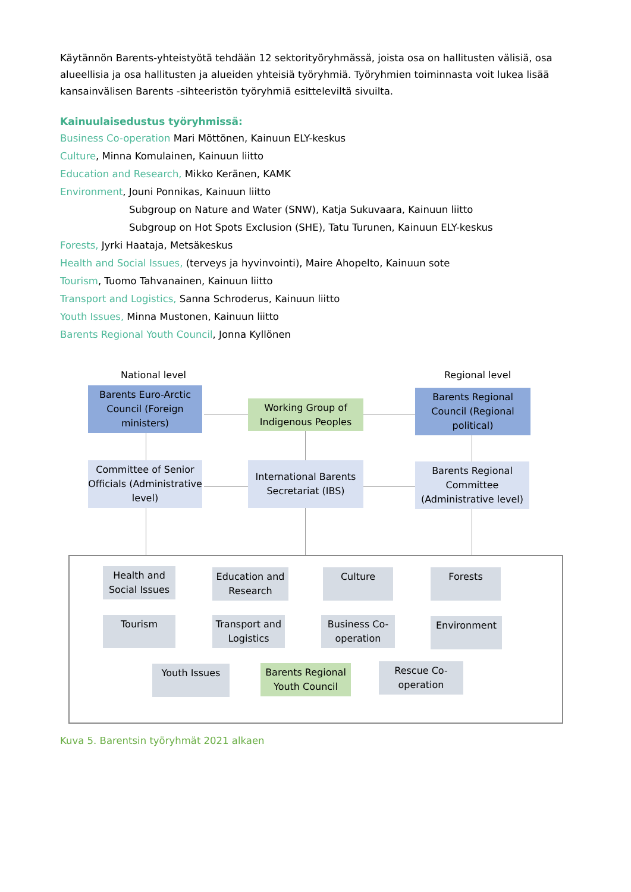Käytännön Barents-yhteistyötä tehdään 12 sektorityöryhmässä, joista osa on hallitusten välisiä, osa alueellisia ja osa hallitusten ja alueiden yhteisiä työryhmiä. Työryhmien toiminnasta voit lukea lisää kansainvälisen Barents -sihteeristön työryhmiä esitteleviltä sivuilta.
Kainuulaisedustus työryhmissä:
Business Co-operation Mari Möttönen, Kainuun ELY-keskus
Culture, Minna Komulainen, Kainuun liitto
Education and Research, Mikko Keränen, KAMK
Environment, Jouni Ponnikas, Kainuun liitto
Subgroup on Nature and Water (SNW), Katja Sukuvaara, Kainuun liitto
Subgroup on Hot Spots Exclusion (SHE), Tatu Turunen, Kainuun ELY-keskus
Forests, Jyrki Haataja, Metsäkeskus
Health and Social Issues, (terveys ja hyvinvointi), Maire Ahopelto, Kainuun sote
Tourism, Tuomo Tahvanainen, Kainuun liitto
Transport and Logistics, Sanna Schroderus, Kainuun liitto
Youth Issues, Minna Mustonen, Kainuun liitto
Barents Regional Youth Council, Jonna Kyllönen
National level
Regional level
Barents Euro-Arctic Council (Foreign ministers)
Working Group of Indigenous Peoples
Barents Regional Council (Regional political)
Committee of Senior Officials (Administrative level)
International Barents Secretariat (IBS)
Barents Regional Committee (Administrative level)
Health and Social Issues
Education and Research
Culture Forests
Tourism
Transport and Logistics
Business Co-operation
Environment
Youth Issues
Barents Regional Youth Council
Rescue Co-operation
Kuva 5. Barentsin työryhmät 2021 alkaen